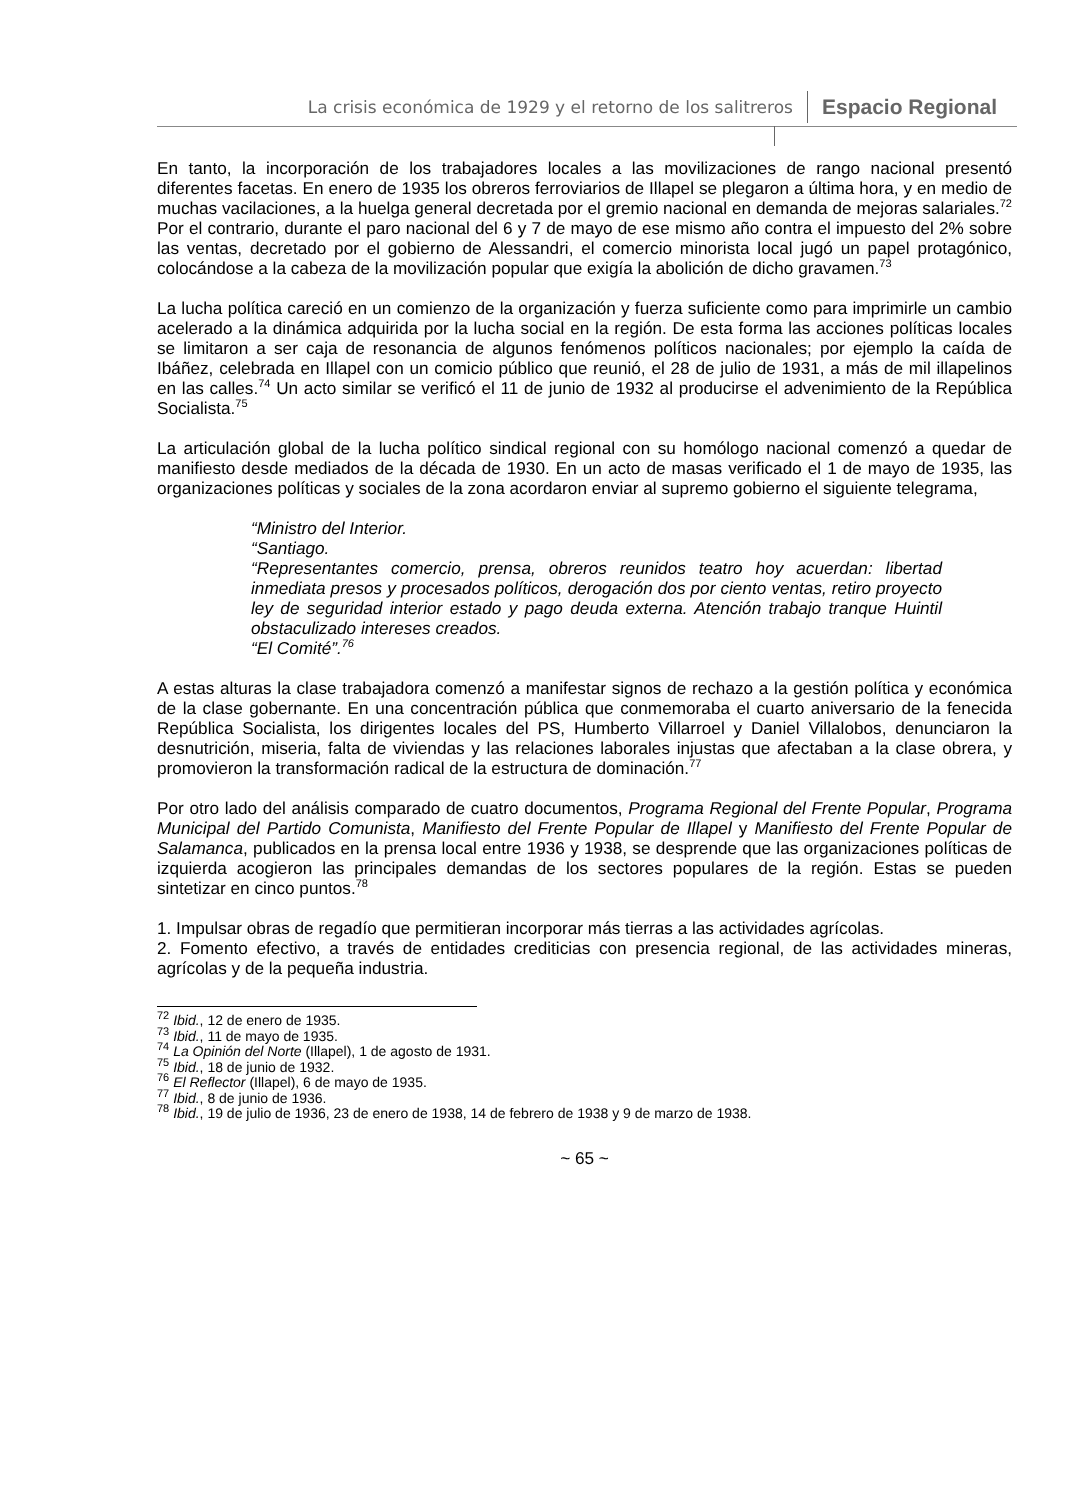La crisis económica de 1929 y el retorno de los salitreros Espacio Regional
En tanto, la incorporación de los trabajadores locales a las movilizaciones de rango nacional presentó diferentes facetas. En enero de 1935 los obreros ferroviarios de Illapel se plegaron a última hora, y en medio de muchas vacilaciones, a la huelga general decretada por el gremio nacional en demanda de mejoras salariales.<sup>72</sup> Por el contrario, durante el paro nacional del 6 y 7 de mayo de ese mismo año contra el impuesto del 2% sobre las ventas, decretado por el gobierno de Alessandri, el comercio minorista local jugó un papel protagónico, colocándose a la cabeza de la movilización popular que exigía la abolición de dicho gravamen.<sup>73</sup>
La lucha política careció en un comienzo de la organización y fuerza suficiente como para imprimirle un cambio acelerado a la dinámica adquirida por la lucha social en la región. De esta forma las acciones políticas locales se limitaron a ser caja de resonancia de algunos fenómenos políticos nacionales; por ejemplo la caída de Ibáñez, celebrada en Illapel con un comicio público que reunió, el 28 de julio de 1931, a más de mil illapelinos en las calles.<sup>74</sup> Un acto similar se verificó el 11 de junio de 1932 al producirse el advenimiento de la República Socialista.<sup>75</sup>
La articulación global de la lucha político sindical regional con su homólogo nacional comenzó a quedar de manifiesto desde mediados de la década de 1930. En un acto de masas verificado el 1 de mayo de 1935, las organizaciones políticas y sociales de la zona acordaron enviar al supremo gobierno el siguiente telegrama,
“Ministro del Interior.
“Santiago.
“Representantes comercio, prensa, obreros reunidos teatro hoy acuerdan: libertad inmediata presos y procesados políticos, derogación dos por ciento ventas, retiro proyecto ley de seguridad interior estado y pago deuda externa. Atención trabajo tranque Huintil obstaculizado intereses creados.
“El Comité”.<sup>76</sup>
A estas alturas la clase trabajadora comenzó a manifestar signos de rechazo a la gestión política y económica de la clase gobernante. En una concentración pública que conmemoraba el cuarto aniversario de la fenecida República Socialista, los dirigentes locales del PS, Humberto Villarroel y Daniel Villalobos, denunciaron la desnutrición, miseria, falta de viviendas y las relaciones laborales injustas que afectaban a la clase obrera, y promovieron la transformación radical de la estructura de dominación.<sup>77</sup>
Por otro lado del análisis comparado de cuatro documentos, Programa Regional del Frente Popular, Programa Municipal del Partido Comunista, Manifiesto del Frente Popular de Illapel y Manifiesto del Frente Popular de Salamanca, publicados en la prensa local entre 1936 y 1938, se desprende que las organizaciones políticas de izquierda acogieron las principales demandas de los sectores populares de la región. Estas se pueden sintetizar en cinco puntos.<sup>78</sup>
1. Impulsar obras de regadío que permitieran incorporar más tierras a las actividades agrícolas.
2. Fomento efectivo, a través de entidades crediticias con presencia regional, de las actividades mineras, agrícolas y de la pequeña industria.
<sup>72</sup> Ibid., 12 de enero de 1935.
<sup>73</sup> Ibid., 11 de mayo de 1935.
<sup>74</sup> La Opinión del Norte (Illapel), 1 de agosto de 1931.
<sup>75</sup> Ibid., 18 de junio de 1932.
<sup>76</sup> El Reflector (Illapel), 6 de mayo de 1935.
<sup>77</sup> Ibid., 8 de junio de 1936.
<sup>78</sup> Ibid., 19 de julio de 1936, 23 de enero de 1938, 14 de febrero de 1938 y 9 de marzo de 1938.
~ 65 ~